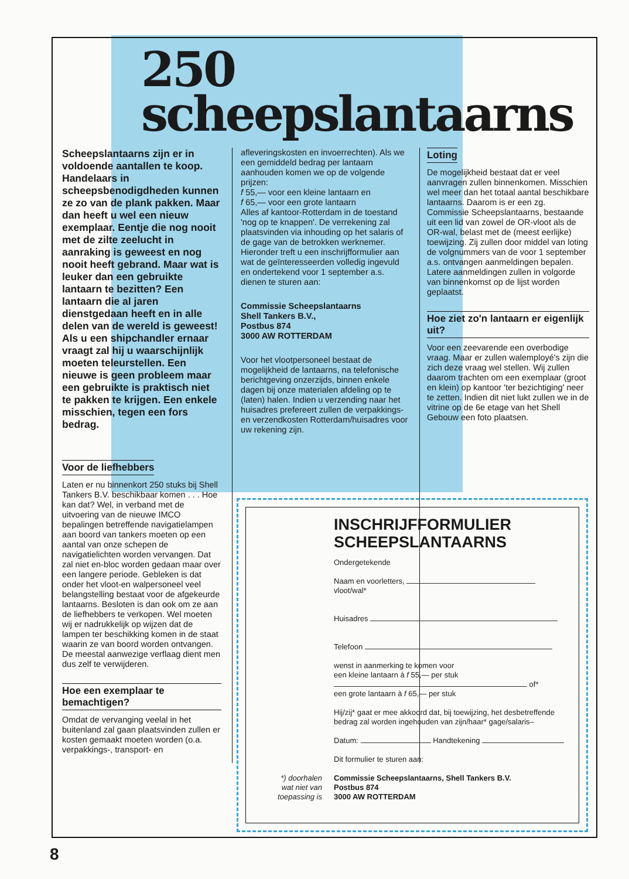250
scheepslantaarns
Scheepslantaarns zijn er in voldoende aantallen te koop. Handelaars in scheepsbenodigdheden kunnen ze zo van de plank pakken. Maar dan heeft u wel een nieuw exemplaar. Eentje die nog nooit met de zilte zeelucht in aanraking is geweest en nog nooit heeft gebrand. Maar wat is leuker dan een gebruikte lantaarn te bezitten? Een lantaarn die al jaren dienstgedaan heeft en in alle delen van de wereld is geweest! Als u een shipchandler ernaar vraagt zal hij u waarschijnlijk moeten teleurstellen. Een nieuwe is geen probleem maar een gebruikte is praktisch niet te pakken te krijgen. Een enkele misschien, tegen een fors bedrag.
Voor de liefhebbers
Laten er nu binnenkort 250 stuks bij Shell Tankers B.V. beschikbaar komen . . . Hoe kan dat? Wel, in verband met de uitvoering van de nieuwe IMCO bepalingen betreffende navigatielampen aan boord van tankers moeten op een aantal van onze schepen de navigatielichten worden vervangen. Dat zal niet en-bloc worden gedaan maar over een langere periode. Gebleken is dat onder het vloot-en walpersoneel veel belangstelling bestaat voor de afgekeurde lantaarns. Besloten is dan ook om ze aan de liefhebbers te verkopen. Wel moeten wij er nadrukkelijk op wijzen dat de lampen ter beschikking komen in de staat waarin ze van boord worden ontvangen. De meestal aanwezige verflaag dient men dus zelf te verwijderen.
Hoe een exemplaar te bemachtigen?
Omdat de vervanging veelal in het buitenland zal gaan plaatsvinden zullen er kosten gemaakt moeten worden (o.a. verpakkings-, transport- en
afleveringskosten en invoerrechten). Als we een gemiddeld bedrag per lantaarn aanhouden komen we op de volgende prijzen:
f 55,— voor een kleine lantaarn en
f 65,— voor een grote lantaarn
Alles af kantoor-Rotterdam in de toestand 'nog op te knappen'. De verrekening zal plaatsvinden via inhouding op het salaris of de gage van de betrokken werknemer. Hieronder treft u een inschrijfformulier aan wat de geïnteresseerden volledig ingevuld en ondertekend voor 1 september a.s. dienen te sturen aan:
Commissie Scheepslantaarns
Shell Tankers B.V.,
Postbus 874
3000 AW ROTTERDAM
Voor het vlootpersoneel bestaat de mogelijkheid de lantaarns, na telefonische berichtgeving onzerzijds, binnen enkele dagen bij onze materialen afdeling op te (laten) halen. Indien u verzending naar het huisadres prefereert zullen de verpakkings- en verzendkosten Rotterdam/huisadres voor uw rekening zijn.
Loting
De mogelijkheid bestaat dat er veel aanvragen zullen binnenkomen. Misschien wel meer dan het totaal aantal beschikbare lantaarns. Daarom is er een zg. Commissie Scheepslantaarns, bestaande uit een lid van zowel de OR-vloot als de OR-wal, belast met de (meest eerlijke) toewijzing. Zij zullen door middel van loting de volgnummers van de voor 1 september a.s. ontvangen aanmeldingen bepalen. Latere aanmeldingen zullen in volgorde van binnenkomst op de lijst worden geplaatst.
Hoe ziet zo'n lantaarn er eigenlijk uit?
Voor een zeevarende een overbodige vraag. Maar er zullen walemployé's zijn die zich deze vraag wel stellen. Wij zullen daarom trachten om een exemplaar (groot en klein) op kantoor 'ter bezichtiging' neer te zetten. Indien dit niet lukt zullen we in de vitrine op de 6e etage van het Shell Gebouw een foto plaatsen.
INSCHRIJFFORMULIER
SCHEEPSLANTAARNS
Ondergetekende
Naam en voorletters, vloot/wal*
Huisadres
Telefoon
wenst in aanmerking te komen voor
een kleine lantaarn à f 55,— per stuk
of*
een grote lantaarn à f 65,— per stuk
Hij/zij* gaat er mee akkoord dat, bij toewijzing, het desbetreffende bedrag zal worden ingehouden van zijn/haar* gage/salaris–
Datum: Handtekening
Dit formulier te sturen aan:
*) doorhalen wat niet van toepassing is Commissie Scheepslantaarns, Shell Tankers B.V.
Postbus 874
3000 AW ROTTERDAM
8